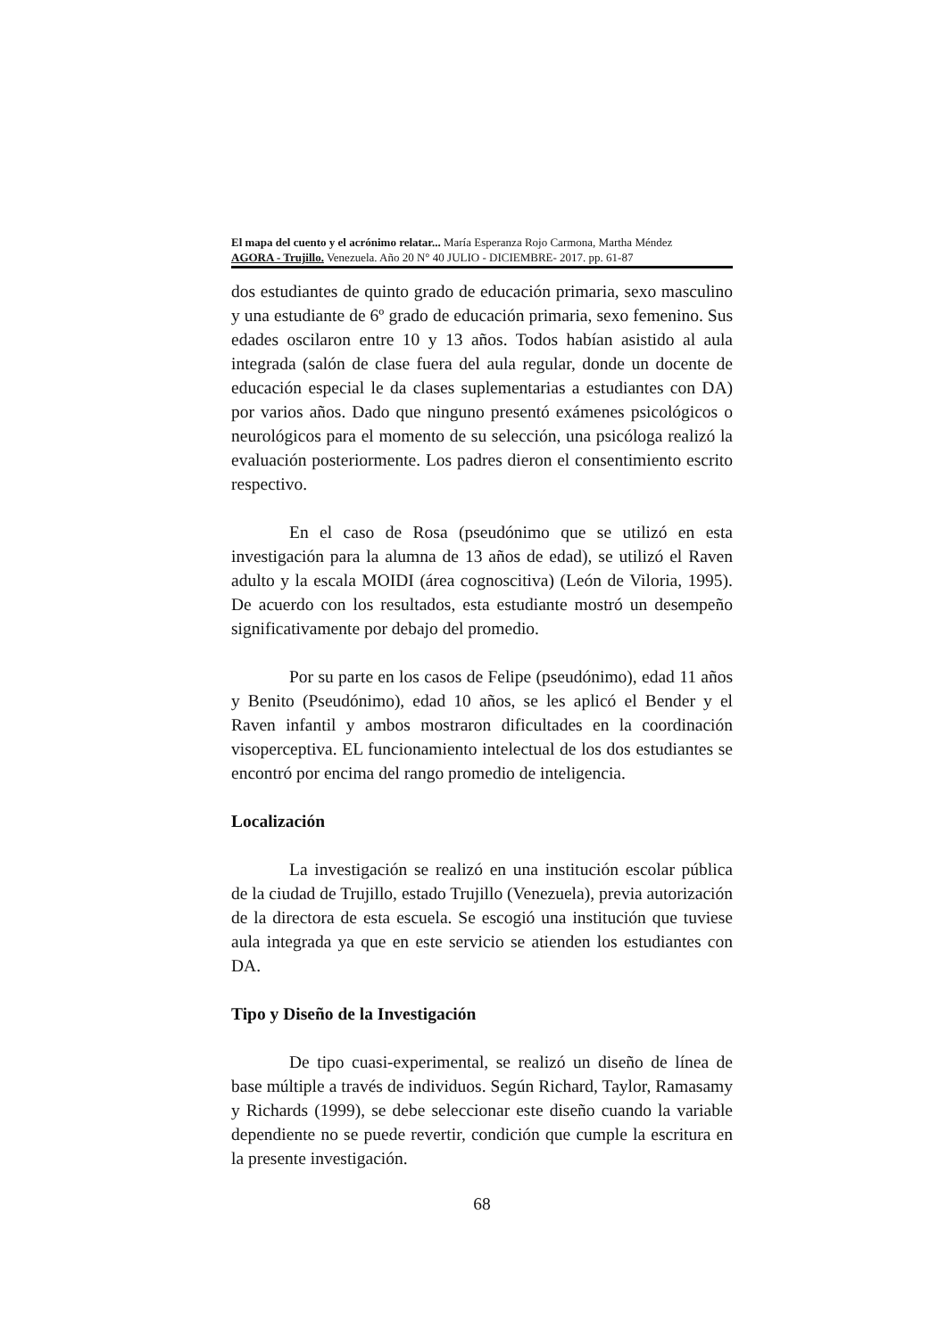El mapa del cuento y el acrónimo relatar... María Esperanza Rojo Carmona, Martha Méndez
AGORA - Trujillo. Venezuela. Año 20 N° 40 JULIO - DICIEMBRE- 2017. pp. 61-87
dos estudiantes de quinto grado de educación primaria, sexo masculino y una estudiante de 6º grado de educación primaria, sexo femenino. Sus edades oscilaron entre 10 y 13 años. Todos habían asistido al aula integrada (salón de clase fuera del aula regular, donde un docente de educación especial le da clases suplementarias a estudiantes con DA) por varios años. Dado que ninguno presentó exámenes psicológicos o neurológicos para el momento de su selección, una psicóloga realizó la evaluación posteriormente. Los padres dieron el consentimiento escrito respectivo.
En el caso de Rosa (pseudónimo que se utilizó en esta investigación para la alumna de 13 años de edad), se utilizó el Raven adulto y la escala MOIDI (área cognoscitiva) (León de Viloria, 1995). De acuerdo con los resultados, esta estudiante mostró un desempeño significativamente por debajo del promedio.
Por su parte en los casos de Felipe (pseudónimo), edad 11 años y Benito (Pseudónimo), edad 10 años, se les aplicó el Bender y el Raven infantil y ambos mostraron dificultades en la coordinación visoperceptiva. EL funcionamiento intelectual de los dos estudiantes se encontró por encima del rango promedio de inteligencia.
Localización
La investigación se realizó en una institución escolar pública de la ciudad de Trujillo, estado Trujillo (Venezuela), previa autorización de la directora de esta escuela. Se escogió una institución que tuviese aula integrada ya que en este servicio se atienden los estudiantes con DA.
Tipo y Diseño de la Investigación
De tipo cuasi-experimental, se realizó un diseño de línea de base múltiple a través de individuos. Según Richard, Taylor, Ramasamy y Richards (1999), se debe seleccionar este diseño cuando la variable dependiente no se puede revertir, condición que cumple la escritura en la presente investigación.
68